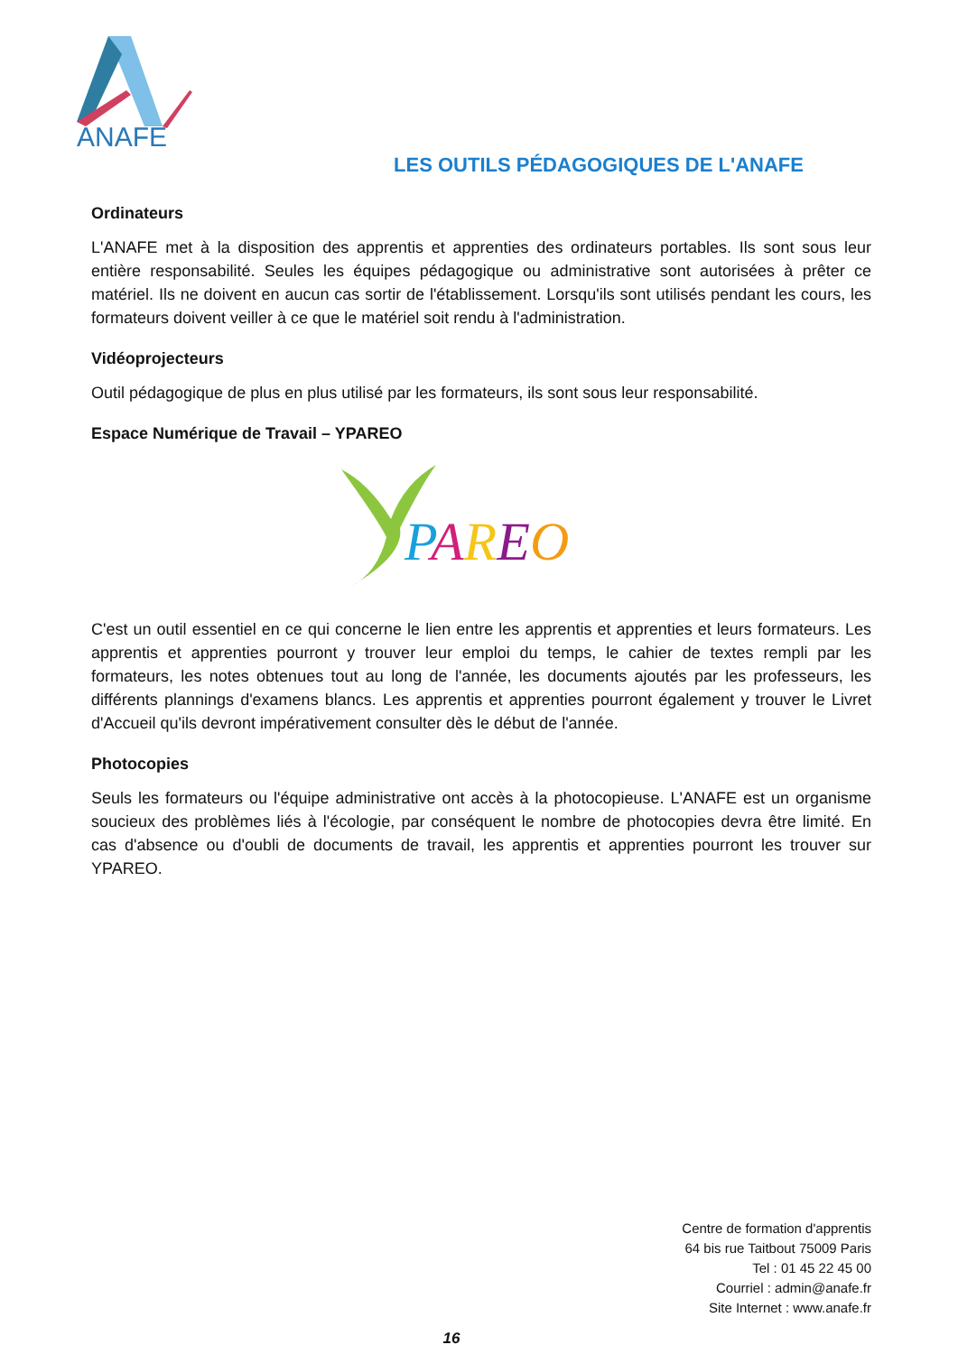ANAFE
LES OUTILS PÉDAGOGIQUES DE L'ANAFE
Ordinateurs
L'ANAFE met à la disposition des apprentis et apprenties des ordinateurs portables. Ils sont sous leur entière responsabilité. Seules les équipes pédagogique ou administrative sont autorisées à prêter ce matériel. Ils ne doivent en aucun cas sortir de l'établissement. Lorsqu'ils sont utilisés pendant les cours, les formateurs doivent veiller à ce que le matériel soit rendu à l'administration.
Vidéoprojecteurs
Outil pédagogique de plus en plus utilisé par les formateurs, ils sont sous leur responsabilité.
Espace Numérique de Travail – YPAREO
PAREO
C'est un outil essentiel en ce qui concerne le lien entre les apprentis et apprenties et leurs formateurs. Les apprentis et apprenties pourront y trouver leur emploi du temps, le cahier de textes rempli par les formateurs, les notes obtenues tout au long de l'année, les documents ajoutés par les professeurs, les différents plannings d'examens blancs. Les apprentis et apprenties pourront également y trouver le Livret d'Accueil qu'ils devront impérativement consulter dès le début de l'année.
Photocopies
Seuls les formateurs ou l'équipe administrative ont accès à la photocopieuse. L'ANAFE est un organisme soucieux des problèmes liés à l'écologie, par conséquent le nombre de photocopies devra être limité. En cas d'absence ou d'oubli de documents de travail, les apprentis et apprenties pourront les trouver sur YPAREO.
Centre de formation d'apprentis
64 bis rue Taitbout 75009 Paris
Tel : 01 45 22 45 00
Courriel : admin@anafe.fr
Site Internet : www.anafe.fr
16